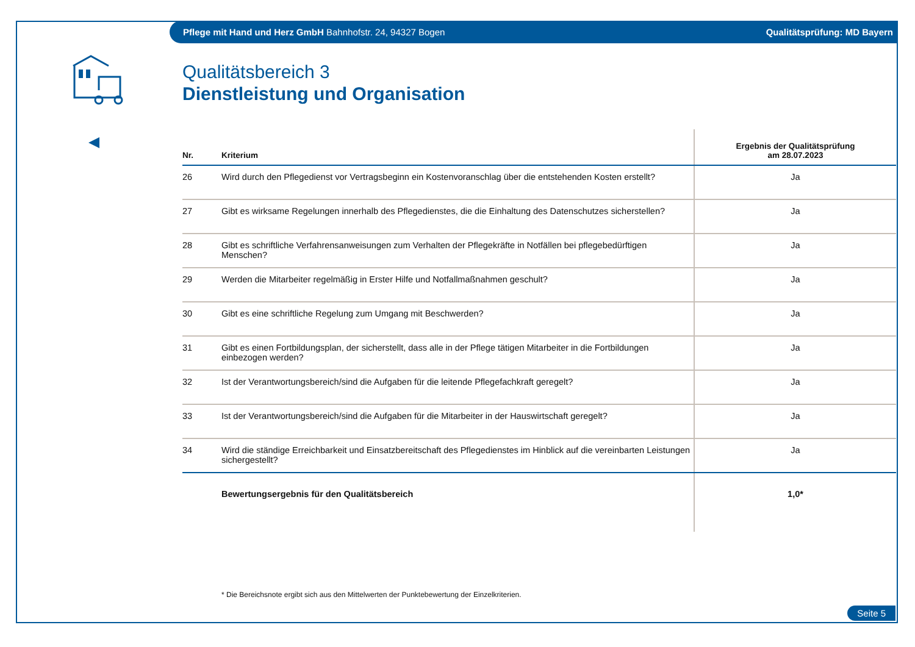Pflege mit Hand und Herz GmbH Bahnhofstr. 24, 94327 Bogen Qualitätsprüfung: MD Bayern
Qualitätsbereich 3
Dienstleistung und Organisation
| Nr. | Kriterium | Ergebnis der Qualitätsprüfung am 28.07.2023 |
| --- | --- | --- |
| 26 | Wird durch den Pflegedienst vor Vertragsbeginn ein Kostenvoranschlag über die entstehenden Kosten erstellt? | Ja |
| 27 | Gibt es wirksame Regelungen innerhalb des Pflegedienstes, die die Einhaltung des Datenschutzes sicherstellen? | Ja |
| 28 | Gibt es schriftliche Verfahrensanweisungen zum Verhalten der Pflegekräfte in Notfällen bei pflegebedürftigen Menschen? | Ja |
| 29 | Werden die Mitarbeiter regelmäßig in Erster Hilfe und Notfallmaßnahmen geschult? | Ja |
| 30 | Gibt es eine schriftliche Regelung zum Umgang mit Beschwerden? | Ja |
| 31 | Gibt es einen Fortbildungsplan, der sicherstellt, dass alle in der Pflege tätigen Mitarbeiter in die Fortbildungen einbezogen werden? | Ja |
| 32 | Ist der Verantwortungsbereich/sind die Aufgaben für die leitende Pflegefachkraft geregelt? | Ja |
| 33 | Ist der Verantwortungsbereich/sind die Aufgaben für die Mitarbeiter in der Hauswirtschaft geregelt? | Ja |
| 34 | Wird die ständige Erreichbarkeit und Einsatzbereitschaft des Pflegedienstes im Hinblick auf die vereinbarten Leistungen sichergestellt? | Ja |
| | Bewertungsergebnis für den Qualitätsbereich | 1,0* |
* Die Bereichsnote ergibt sich aus den Mittelwerten der Punktebewertung der Einzelkriterien.
Seite 5